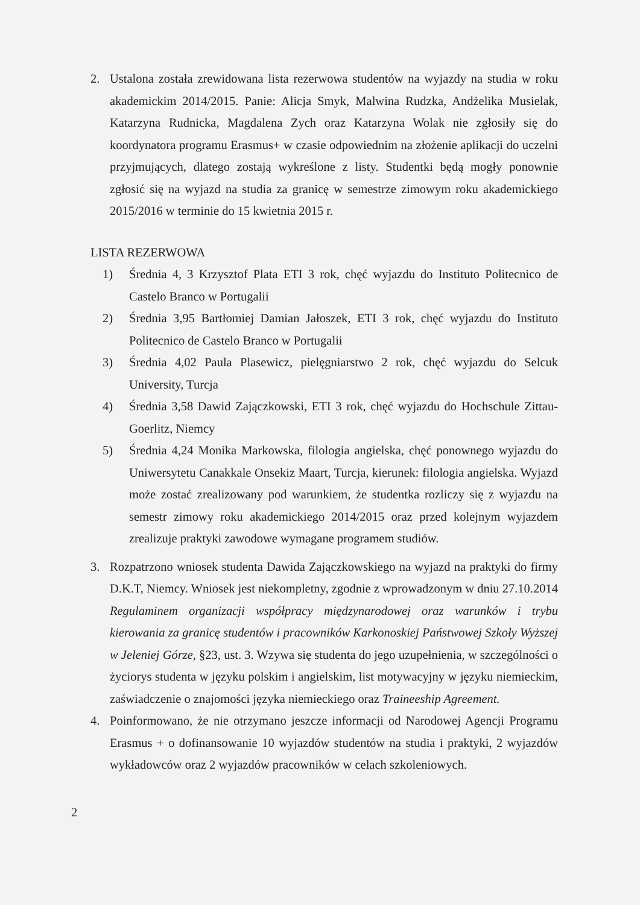2. Ustalona została zrewidowana lista rezerwowa studentów na wyjazdy na studia w roku akademickim 2014/2015. Panie: Alicja Smyk, Malwina Rudzka, Andżelika Musielak, Katarzyna Rudnicka, Magdalena Zych oraz Katarzyna Wolak nie zgłosiły się do koordynatora programu Erasmus+ w czasie odpowiednim na złożenie aplikacji do uczelni przyjmujących, dlatego zostają wykreślone z listy. Studentki będą mogły ponownie zgłosić się na wyjazd na studia za granicę w semestrze zimowym roku akademickiego 2015/2016 w terminie do 15 kwietnia 2015 r.
LISTA REZERWOWA
1) Średnia 4, 3 Krzysztof Plata ETI 3 rok, chęć wyjazdu do Instituto Politecnico de Castelo Branco w Portugalii
2) Średnia 3,95 Bartłomiej Damian Jałoszek, ETI 3 rok, chęć wyjazdu do Instituto Politecnico de Castelo Branco w Portugalii
3) Średnia 4,02 Paula Plasewicz, pielęgniarstwo 2 rok, chęć wyjazdu do Selcuk University, Turcja
4) Średnia 3,58 Dawid Zajączkowski, ETI 3 rok, chęć wyjazdu do Hochschule Zittau-Goerlitz, Niemcy
5) Średnia 4,24 Monika Markowska, filologia angielska, chęć ponownego wyjazdu do Uniwersytetu Canakkale Onsekiz Maart, Turcja, kierunek: filologia angielska. Wyjazd może zostać zrealizowany pod warunkiem, że studentka rozliczy się z wyjazdu na semestr zimowy roku akademickiego 2014/2015 oraz przed kolejnym wyjazdem zrealizuje praktyki zawodowe wymagane programem studiów.
3. Rozpatrzono wniosek studenta Dawida Zajączkowskiego na wyjazd na praktyki do firmy D.K.T, Niemcy. Wniosek jest niekompletny, zgodnie z wprowadzonym w dniu 27.10.2014 Regulaminem organizacji współpracy międzynarodowej oraz warunków i trybu kierowania za granicę studentów i pracowników Karkonoskiej Państwowej Szkoły Wyższej w Jeleniej Górze, §23, ust. 3. Wzywa się studenta do jego uzupełnienia, w szczególności o życiorys studenta w języku polskim i angielskim, list motywacyjny w języku niemieckim, zaświadczenie o znajomości języka niemieckiego oraz Traineeship Agreement.
4. Poinformowano, że nie otrzymano jeszcze informacji od Narodowej Agencji Programu Erasmus + o dofinansowanie 10 wyjazdów studentów na studia i praktyki, 2 wyjazdów wykładowców oraz 2 wyjazdów pracowników w celach szkoleniowych.
2